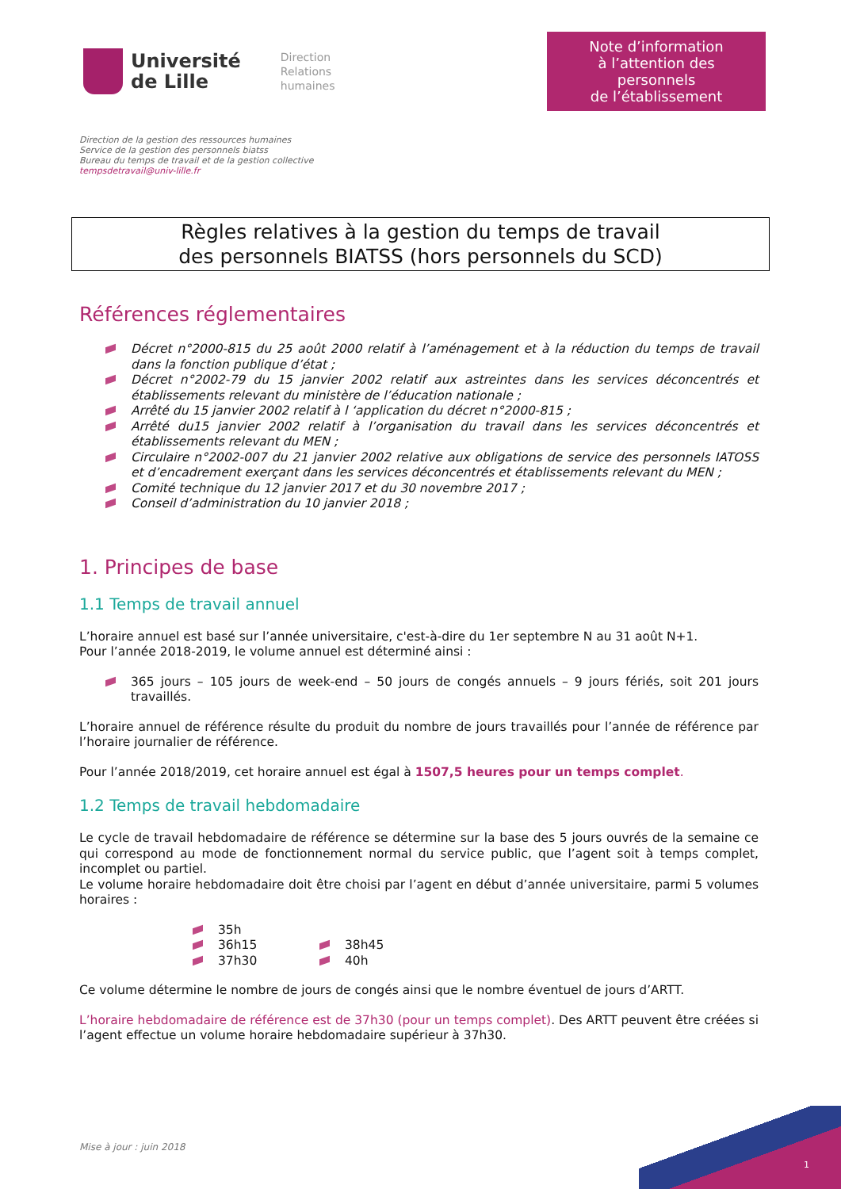Université
de Lille
Direction
Relations
humaines
Note d’information
à l’attention des personnels
de l’établissement
Direction de la gestion des ressources humaines
Service de la gestion des personnels biatss
Bureau du temps de travail et de la gestion collective
tempsdetravail@univ-lille.fr
Règles relatives à la gestion du temps de travail
des personnels BIATSS (hors personnels du SCD)
Références réglementaires
Décret n°2000-815 du 25 août 2000 relatif à l’aménagement et à la réduction du temps de travail dans la fonction publique d’état ;
Décret n°2002-79 du 15 janvier 2002 relatif aux astreintes dans les services déconcentrés et établissements relevant du ministère de l’éducation nationale ;
Arrêté du 15 janvier 2002 relatif à l ‘application du décret n°2000-815 ;
Arrêté du15 janvier 2002 relatif à l’organisation du travail dans les services déconcentrés et établissements relevant du MEN ;
Circulaire n°2002-007 du 21 janvier 2002 relative aux obligations de service des personnels IATOSS et d’encadrement exerçant dans les services déconcentrés et établissements relevant du MEN ;
Comité technique du 12 janvier 2017 et du 30 novembre 2017 ;
Conseil d’administration du 10 janvier 2018 ;
1. Principes de base
1.1 Temps de travail annuel
L’horaire annuel est basé sur l’année universitaire, c'est-à-dire du 1er septembre N au 31 août N+1.
Pour l’année 2018-2019, le volume annuel est déterminé ainsi :
365 jours – 105 jours de week-end – 50 jours de congés annuels – 9 jours fériés, soit 201 jours travaillés.
L’horaire annuel de référence résulte du produit du nombre de jours travaillés pour l’année de référence par l’horaire journalier de référence.
Pour l’année 2018/2019, cet horaire annuel est égal à 1507,5 heures pour un temps complet.
1.2 Temps de travail hebdomadaire
Le cycle de travail hebdomadaire de référence se détermine sur la base des 5 jours ouvrés de la semaine ce qui correspond au mode de fonctionnement normal du service public, que l’agent soit à temps complet, incomplet ou partiel.
Le volume horaire hebdomadaire doit être choisi par l’agent en début d’année universitaire, parmi 5 volumes horaires :
35h
36h15
37h30
38h45
40h
Ce volume détermine le nombre de jours de congés ainsi que le nombre éventuel de jours d’ARTT.
L’horaire hebdomadaire de référence est de 37h30 (pour un temps complet). Des ARTT peuvent être créées si l’agent effectue un volume horaire hebdomadaire supérieur à 37h30.
Mise à jour : juin 2018
1